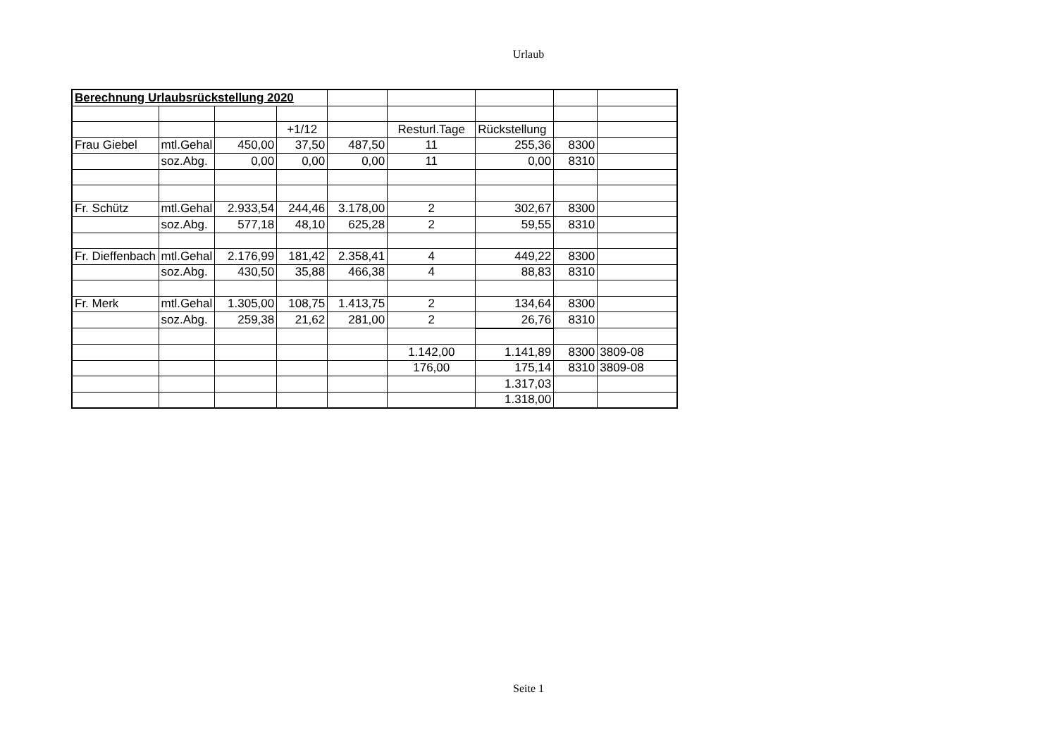Urlaub
| Berechnung Urlaubsrückstellung 2020 | | | | | | | | |
| | | | +1/12 | | Resturl.Tage | Rückstellung | | |
| Frau Giebel | mtl.Gehal | 450,00 | 37,50 | 487,50 | 11 | 255,36 | 8300 | |
| | soz.Abg. | 0,00 | 0,00 | 0,00 | 11 | 0,00 | 8310 | |
| Fr. Schütz | mtl.Gehal | 2.933,54 | 244,46 | 3.178,00 | 2 | 302,67 | 8300 | |
| | soz.Abg. | 577,18 | 48,10 | 625,28 | 2 | 59,55 | 8310 | |
| Fr. Dieffenbach | mtl.Gehal | 2.176,99 | 181,42 | 2.358,41 | 4 | 449,22 | 8300 | |
| | soz.Abg. | 430,50 | 35,88 | 466,38 | 4 | 88,83 | 8310 | |
| Fr. Merk | mtl.Gehal | 1.305,00 | 108,75 | 1.413,75 | 2 | 134,64 | 8300 | |
| | soz.Abg. | 259,38 | 21,62 | 281,00 | 2 | 26,76 | 8310 | |
| | | | | | 1.142,00 | 1.141,89 | 8300 | 3809-08 |
| | | | | | 176,00 | 175,14 | 8310 | 3809-08 |
| | | | | | | 1.317,03 | | |
| | | | | | | 1.318,00 | | |
Seite 1